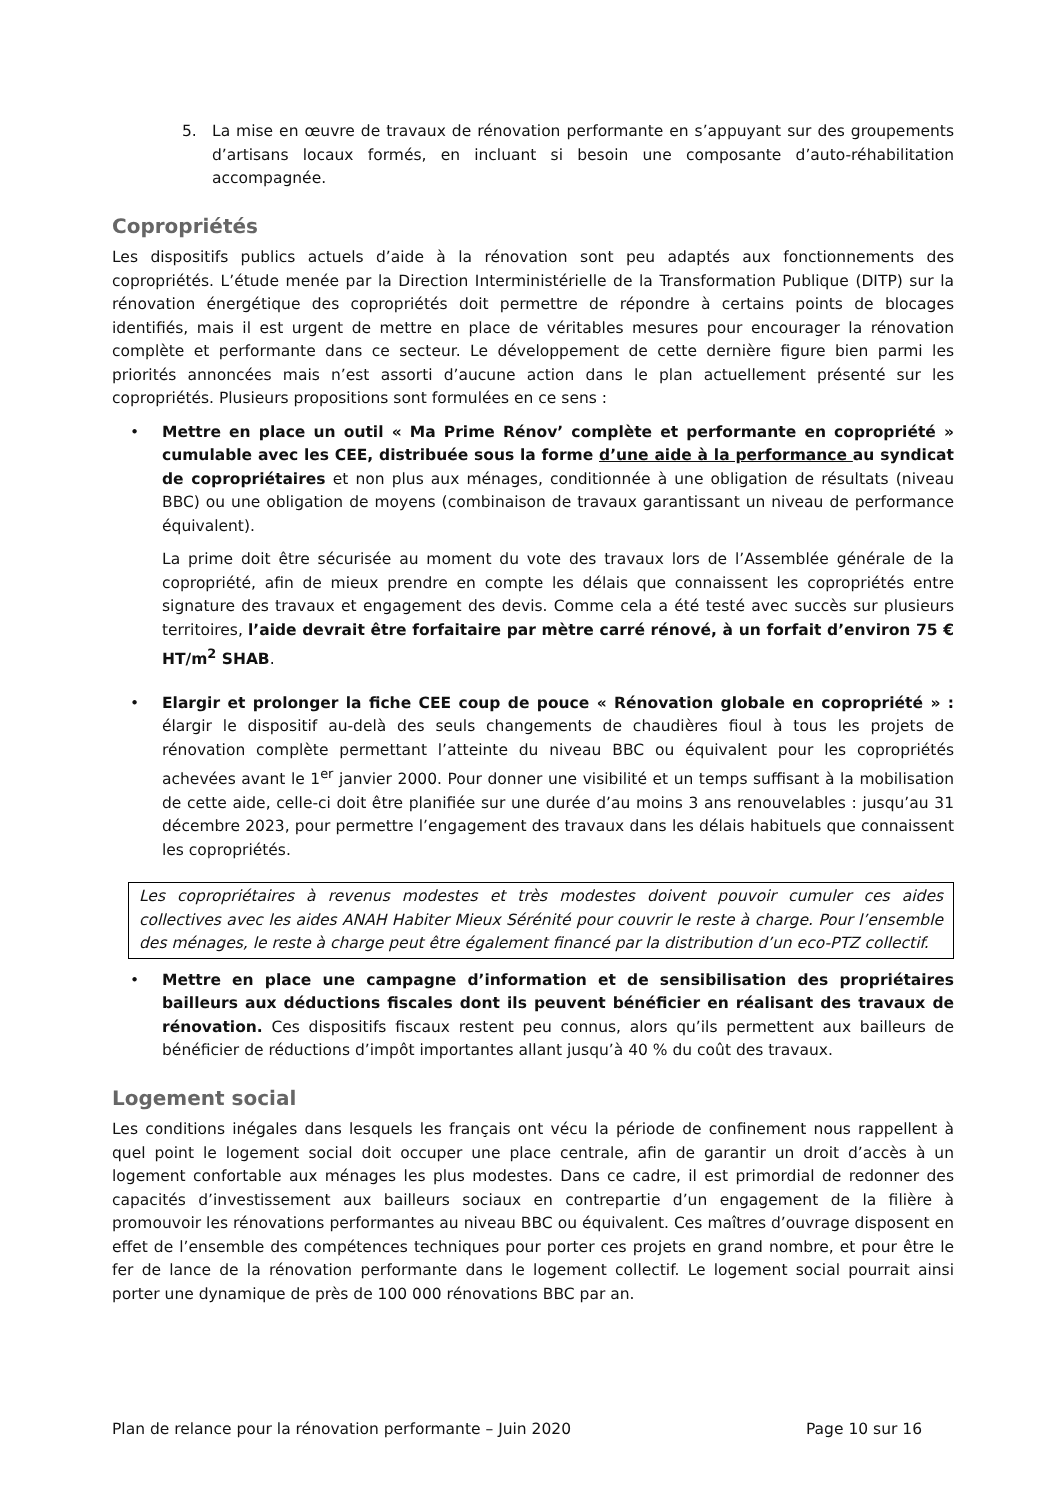5. La mise en œuvre de travaux de rénovation performante en s’appuyant sur des groupements d’artisans locaux formés, en incluant si besoin une composante d’auto-réhabilitation accompagnée.
Copropriétés
Les dispositifs publics actuels d’aide à la rénovation sont peu adaptés aux fonctionnements des copropriétés. L’étude menée par la Direction Interministérielle de la Transformation Publique (DITP) sur la rénovation énergétique des copropriétés doit permettre de répondre à certains points de blocages identifiés, mais il est urgent de mettre en place de véritables mesures pour encourager la rénovation complète et performante dans ce secteur. Le développement de cette dernière figure bien parmi les priorités annoncées mais n’est assorti d’aucune action dans le plan actuellement présenté sur les copropriétés. Plusieurs propositions sont formulées en ce sens :
• Mettre en place un outil « Ma Prime Rénov’ complète et performante en copropriété » cumulable avec les CEE, distribuée sous la forme d’une aide à la performance au syndicat de copropriétaires et non plus aux ménages, conditionnée à une obligation de résultats (niveau BBC) ou une obligation de moyens (combinaison de travaux garantissant un niveau de performance équivalent).
La prime doit être sécurisée au moment du vote des travaux lors de l’Assemblée générale de la copropriété, afin de mieux prendre en compte les délais que connaissent les copropriétés entre signature des travaux et engagement des devis. Comme cela a été testé avec succès sur plusieurs territoires, l’aide devrait être forfaitaire par mètre carré rénové, à un forfait d’environ 75 € HT/m<sup>2</sup> SHAB.
• Elargir et prolonger la fiche CEE coup de pouce « Rénovation globale en copropriété » : élargir le dispositif au-delà des seuls changements de chaudières fioul à tous les projets de rénovation complète permettant l’atteinte du niveau BBC ou équivalent pour les copropriétés achevées avant le 1<sup>er</sup> janvier 2000. Pour donner une visibilité et un temps suffisant à la mobilisation de cette aide, celle-ci doit être planifiée sur une durée d’au moins 3 ans renouvelables : jusqu’au 31 décembre 2023, pour permettre l’engagement des travaux dans les délais habituels que connaissent les copropriétés.
Les copropriétaires à revenus modestes et très modestes doivent pouvoir cumuler ces aides collectives avec les aides ANAH Habiter Mieux Sérénité pour couvrir le reste à charge. Pour l’ensemble des ménages, le reste à charge peut être également financé par la distribution d’un eco-PTZ collectif.
• Mettre en place une campagne d’information et de sensibilisation des propriétaires bailleurs aux déductions fiscales dont ils peuvent bénéficier en réalisant des travaux de rénovation. Ces dispositifs fiscaux restent peu connus, alors qu’ils permettent aux bailleurs de bénéficier de réductions d’impôt importantes allant jusqu’à 40 % du coût des travaux.
Logement social
Les conditions inégales dans lesquels les français ont vécu la période de confinement nous rappellent à quel point le logement social doit occuper une place centrale, afin de garantir un droit d’accès à un logement confortable aux ménages les plus modestes. Dans ce cadre, il est primordial de redonner des capacités d’investissement aux bailleurs sociaux en contrepartie d’un engagement de la filière à promouvoir les rénovations performantes au niveau BBC ou équivalent. Ces maîtres d’ouvrage disposent en effet de l’ensemble des compétences techniques pour porter ces projets en grand nombre, et pour être le fer de lance de la rénovation performante dans le logement collectif. Le logement social pourrait ainsi porter une dynamique de près de 100 000 rénovations BBC par an.
Plan de relance pour la rénovation performante – Juin 2020 Page 10 sur 16